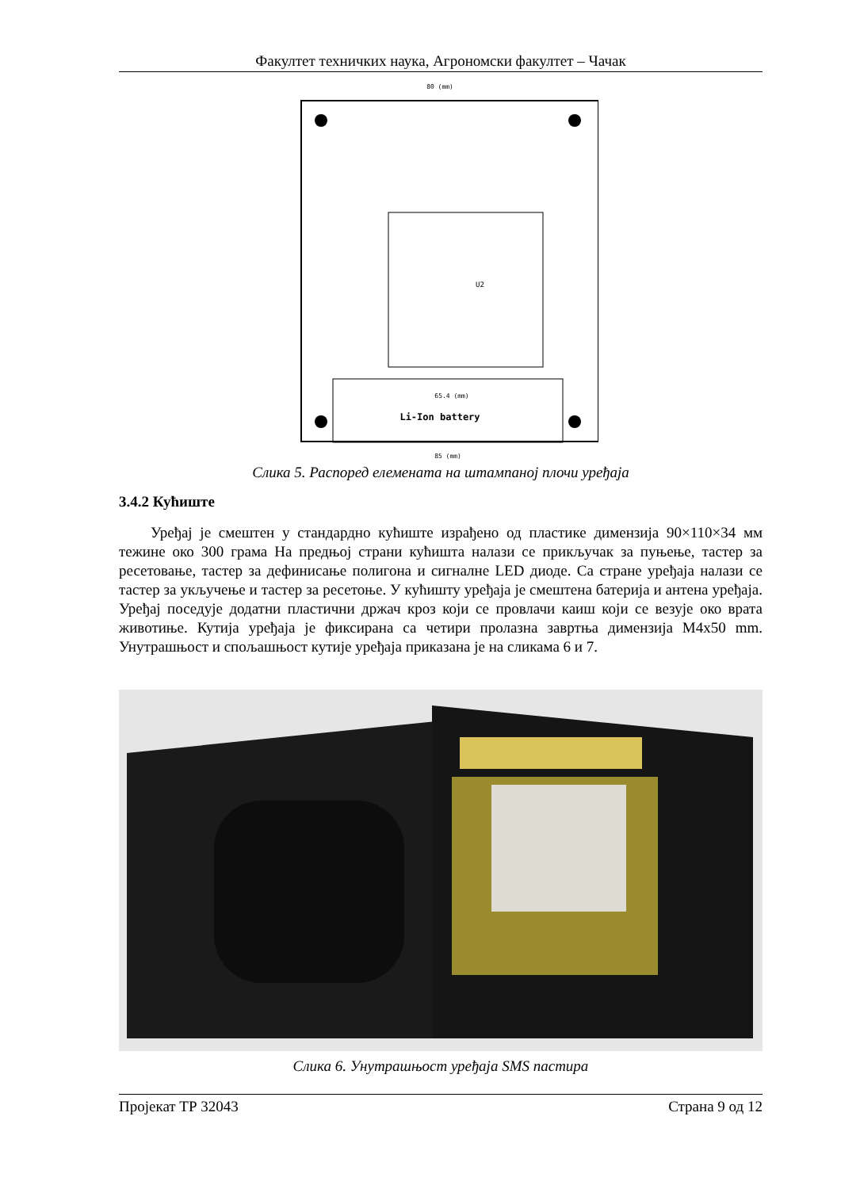Факултет техничких наука, Агрономски факултет – Чачак
Li-Ion battery
U2
80 (mm)
85 (mm)
65.4 (mm)
Слика 5. Распоред елемената на штампаној плочи уређаја
3.4.2 Кућиште
Уређај је смештен у стандардно кућиште израђено од пластике димензија 90×110×34 мм тежине око 300 грама На предњој страни кућишта налази се прикључак за пуњење, тастер за ресетовање, тастер за дефинисање полигона и сигналне LED диоде. Са стране уређаја налази се тастер за укључење и тастер за ресетоње. У кућишту уређаја је смештена батерија и антена уређаја. Уређај поседује додатни пластични држач кроз који се провлачи каиш који се везује око врата животиње. Кутија уређаја је фиксирана са четири пролазна завртња димензија M4x50 mm. Унутрашњост и спољашњост кутије уређаја приказана је на сликама 6 и 7.
Слика 6. Унутрашњост уређаја SMS пастира
Пројекат ТР 32043 Страна 9 од 12